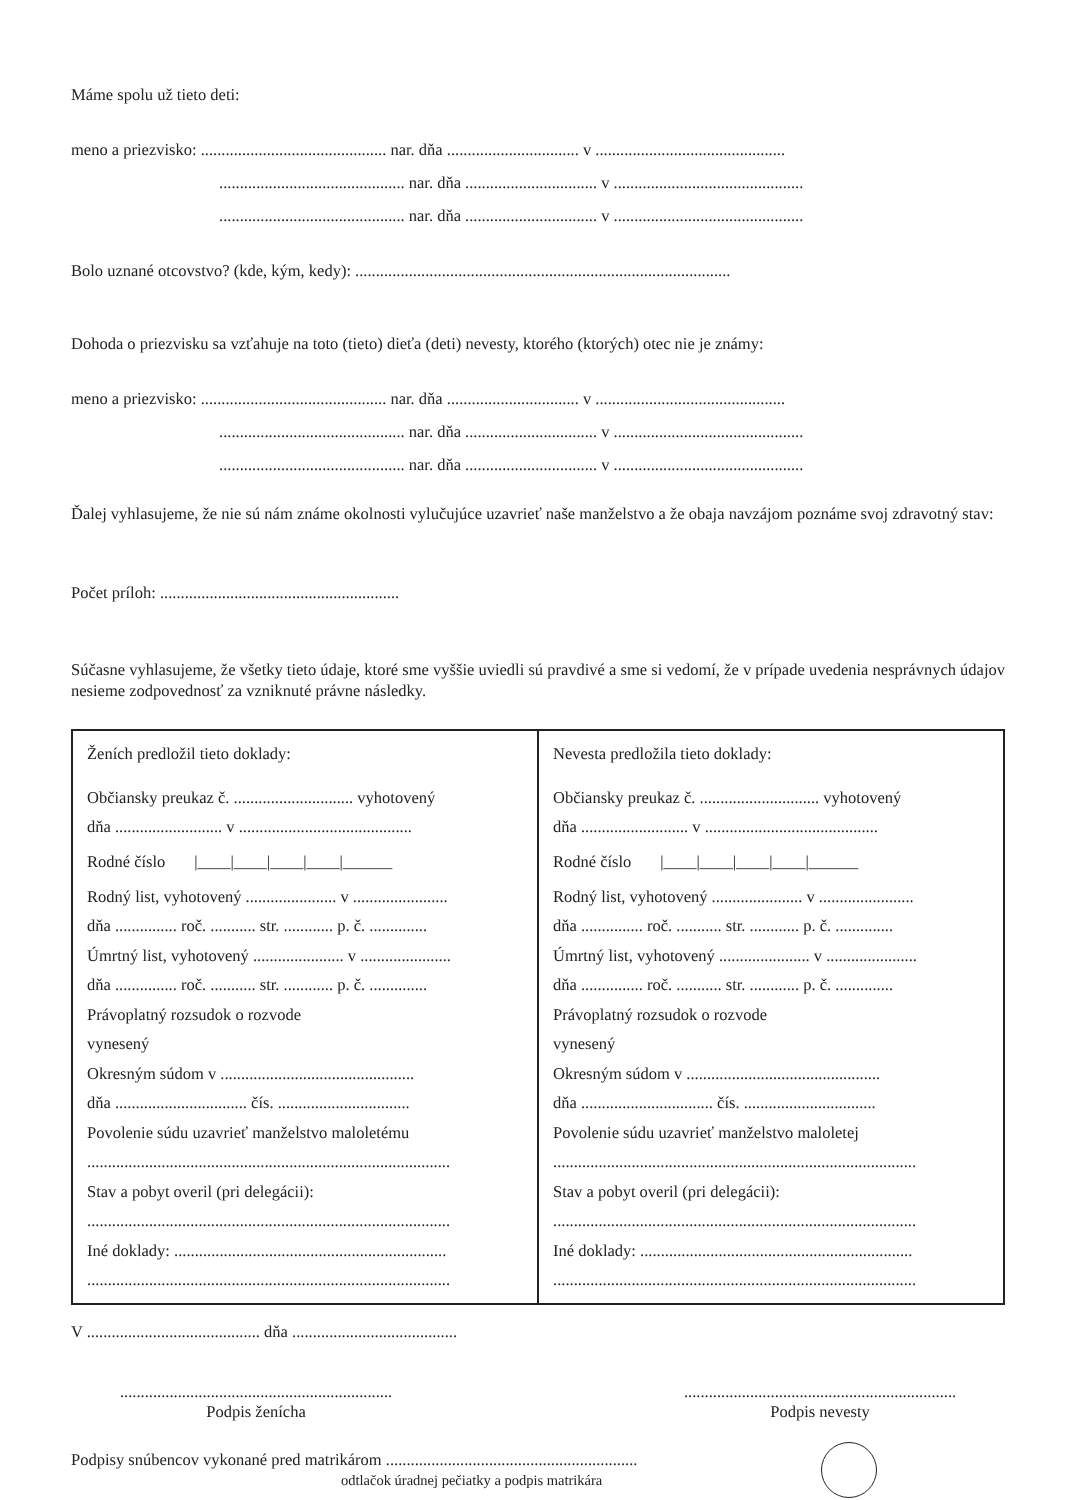Máme spolu už tieto deti:
meno a priezvisko: ............................................. nar. dňa ................................ v ..............................................
............................................. nar. dňa ................................ v ..............................................
............................................. nar. dňa ................................ v ..............................................
Bolo uznané otcovstvo? (kde, kým, kedy): ...........................................................................................
Dohoda o priezvisku sa vzťahuje na toto (tieto) dieťa (deti) nevesty, ktorého (ktorých) otec nie je známy:
meno a priezvisko: ............................................. nar. dňa ................................ v ..............................................
............................................. nar. dňa ................................ v ..............................................
............................................. nar. dňa ................................ v ..............................................
Ďalej vyhlasujeme, že nie sú nám známe okolnosti vylučujúce uzavrieť naše manželstvo a že obaja navzájom poznáme svoj zdravotný stav:
Počet príloh: ..........................................................
Súčasne vyhlasujeme, že všetky tieto údaje, ktoré sme vyššie uviedli sú pravdivé a sme si vedomí, že v prípade uvedenia nesprávnych údajov nesieme zodpovednosť za vzniknuté právne následky.
| Ženích predložil tieto doklady: Občiansky preukaz č. ............................. vyhotovený dňa .......................... v .......................................... Rodné číslo /____/____/____/____/______ Rodný list, vyhotovený ...................... v ....................... dňa ............... roč. ........... str. ............ p. č. .............. Úmrtný list, vyhotovený ...................... v ...................... dňa ............... roč. ........... str. ............ p. č. .............. Právoplatný rozsudok o rozvode vynesený Okresným súdom v ............................................... dňa ................................ čís. ................................ Povolenie súdu uzavrieť manželstvo maloletému ........................................................................................ Stav a pobyt overil (pri delegácii): ........................................................................................ Iné doklady: .................................................................. ........................................................................................ | Nevesta predložila tieto doklady: Občiansky preukaz č. ............................. vyhotovený dňa .......................... v .......................................... Rodné číslo /____/____/____/____/______ Rodný list, vyhotovený ...................... v ....................... dňa ............... roč. ........... str. ............ p. č. .............. Úmrtný list, vyhotovený ...................... v ...................... dňa ............... roč. ........... str. ............ p. č. .............. Právoplatný rozsudok o rozvode vynesený Okresným súdom v ............................................... dňa ................................ čís. ................................ Povolenie súdu uzavrieť manželstvo maloletej ........................................................................................ Stav a pobyt overil (pri delegácii): ........................................................................................ Iné doklady: .................................................................. ........................................................................................ |
V .......................................... dňa ........................................
..................................................................
Podpis ženícha
..................................................................
Podpis nevesty
Podpisy snúbencov vykonané pred matrikárom .............................................................
odtlačok úradnej pečiatky a podpis matrikára